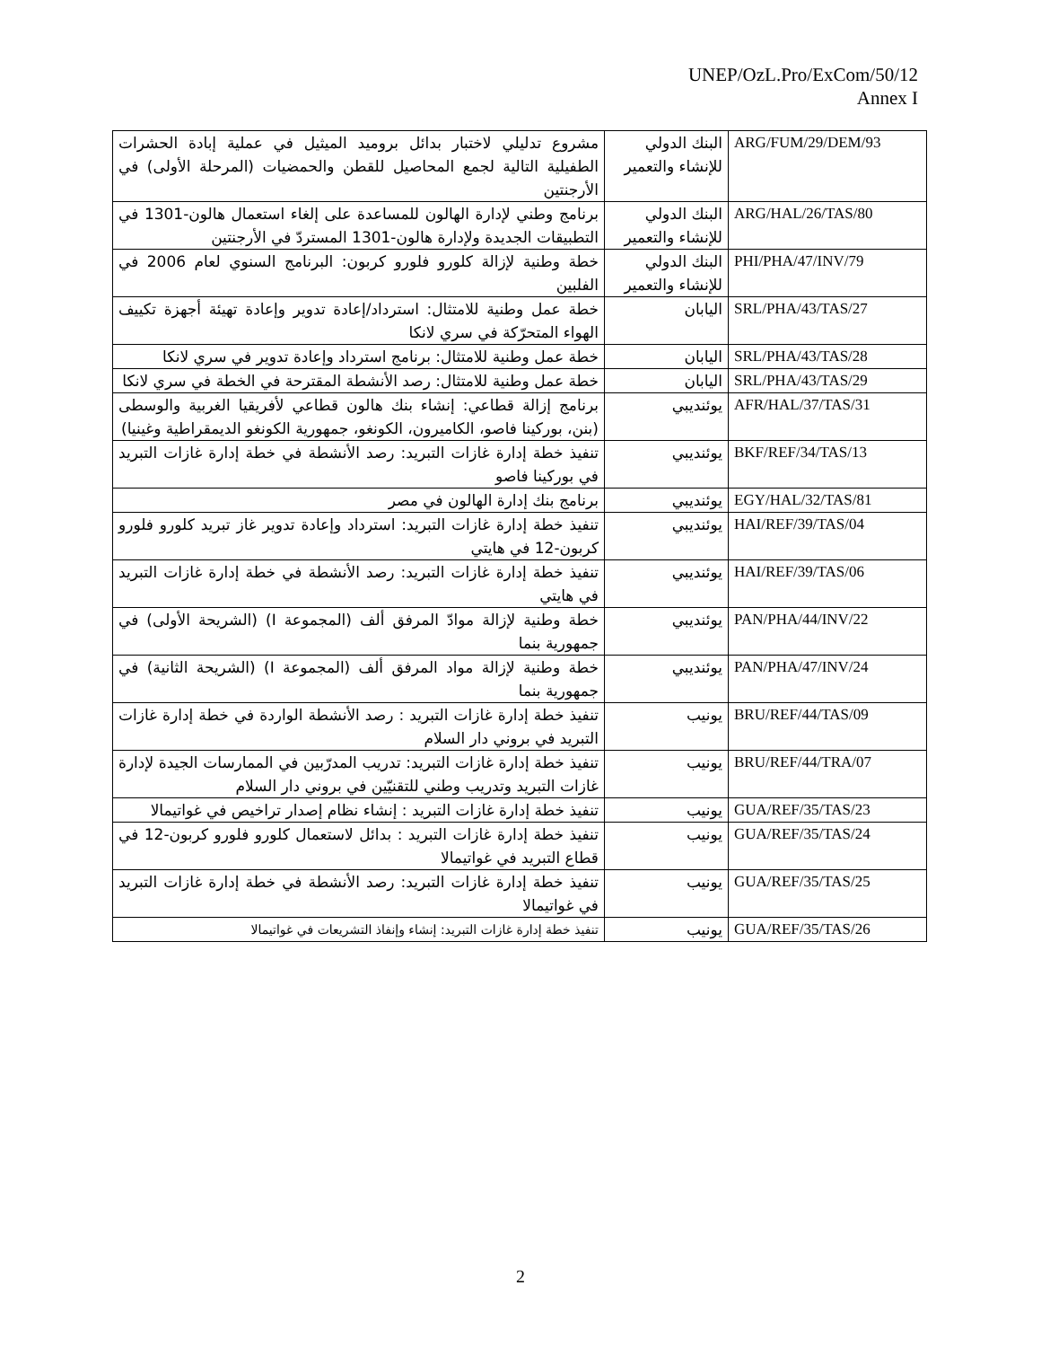UNEP/OzL.Pro/ExCom/50/12
Annex I
| مشروع تدليلي لاختبار بدائل بروميد الميثيل في عملية إبادة الحشرات الطفيلية التالية لجمع المحاصيل للقطن والحمضيات (المرحلة الأولى) في الأرجنتين | البنك الدولي للإنشاء والتعمير | ARG/FUM/29/DEM/93 |
| برنامج وطني لإدارة الهالون للمساعدة على إلغاء استعمال هالون-1301 في التطبيقات الجديدة ولإدارة هالون-1301 المستردّ في الأرجنتين | البنك الدولي للإنشاء والتعمير | ARG/HAL/26/TAS/80 |
| خطة وطنية لإزالة كلورو فلورو كربون: البرنامج السنوي لعام 2006 في الفلبين | البنك الدولي للإنشاء والتعمير | PHI/PHA/47/INV/79 |
| خطة عمل وطنية للامتثال: استرداد/إعادة تدوير وإعادة تهيئة أجهزة تكييف الهواء المتحرّكة في سري لانكا | اليابان | SRL/PHA/43/TAS/27 |
| خطة عمل وطنية للامتثال: برنامج استرداد وإعادة تدوير في سري لانكا | اليابان | SRL/PHA/43/TAS/28 |
| خطة عمل وطنية للامتثال: رصد الأنشطة المقترحة في الخطة في سري لانكا | اليابان | SRL/PHA/43/TAS/29 |
| برنامج إزالة قطاعي: إنشاء بنك هالون قطاعي لأفريقيا الغربية والوسطى (بنن، بوركينا فاصو، الكاميرون، الكونغو، جمهورية الكونغو الديمقراطية وغينيا) | يوئنديبي | AFR/HAL/37/TAS/31 |
| تنفيذ خطة إدارة غازات التبريد: رصد الأنشطة في خطة إدارة غازات التبريد في بوركينا فاصو | يوئنديبي | BKF/REF/34/TAS/13 |
| برنامج بنك إدارة الهالون في مصر | يوئنديبي | EGY/HAL/32/TAS/81 |
| تنفيذ خطة إدارة غازات التبريد: استرداد وإعادة تدوير غاز تبريد كلورو فلورو كربون-12 في هايتي | يوئنديبي | HAI/REF/39/TAS/04 |
| تنفيذ خطة إدارة غازات التبريد: رصد الأنشطة في خطة إدارة غازات التبريد في هايتي | يوئنديبي | HAI/REF/39/TAS/06 |
| خطة وطنية لإزالة موادّ المرفق ألف (المجموعة I) (الشريحة الأولى) في جمهورية بنما | يوئنديبي | PAN/PHA/44/INV/22 |
| خطة وطنية لإزالة مواد المرفق ألف (المجموعة I) (الشريحة الثانية) في جمهورية بنما | يوئنديبي | PAN/PHA/47/INV/24 |
| تنفيذ خطة إدارة غازات التبريد : رصد الأنشطة الواردة في خطة إدارة غازات التبريد في بروني دار السلام | يونيب | BRU/REF/44/TAS/09 |
| تنفيذ خطة إدارة غازات التبريد: تدريب المدرّبين في الممارسات الجيدة لإدارة غازات التبريد وتدريب وطني للتقنيّين في بروني دار السلام | يونيب | BRU/REF/44/TRA/07 |
| تنفيذ خطة إدارة غازات التبريد : إنشاء نظام إصدار تراخيص في غواتيمالا | يونيب | GUA/REF/35/TAS/23 |
| تنفيذ خطة إدارة غازات التبريد : بدائل لاستعمال كلورو فلورو كربون-12 في قطاع التبريد في غواتيمالا | يونيب | GUA/REF/35/TAS/24 |
| تنفيذ خطة إدارة غازات التبريد: رصد الأنشطة في خطة إدارة غازات التبريد في غواتيمالا | يونيب | GUA/REF/35/TAS/25 |
| تنفيذ خطة إدارة غازات التبريد: إنشاء وإنفاذ التشريعات في غواتيمالا | يونيب | GUA/REF/35/TAS/26 |
2